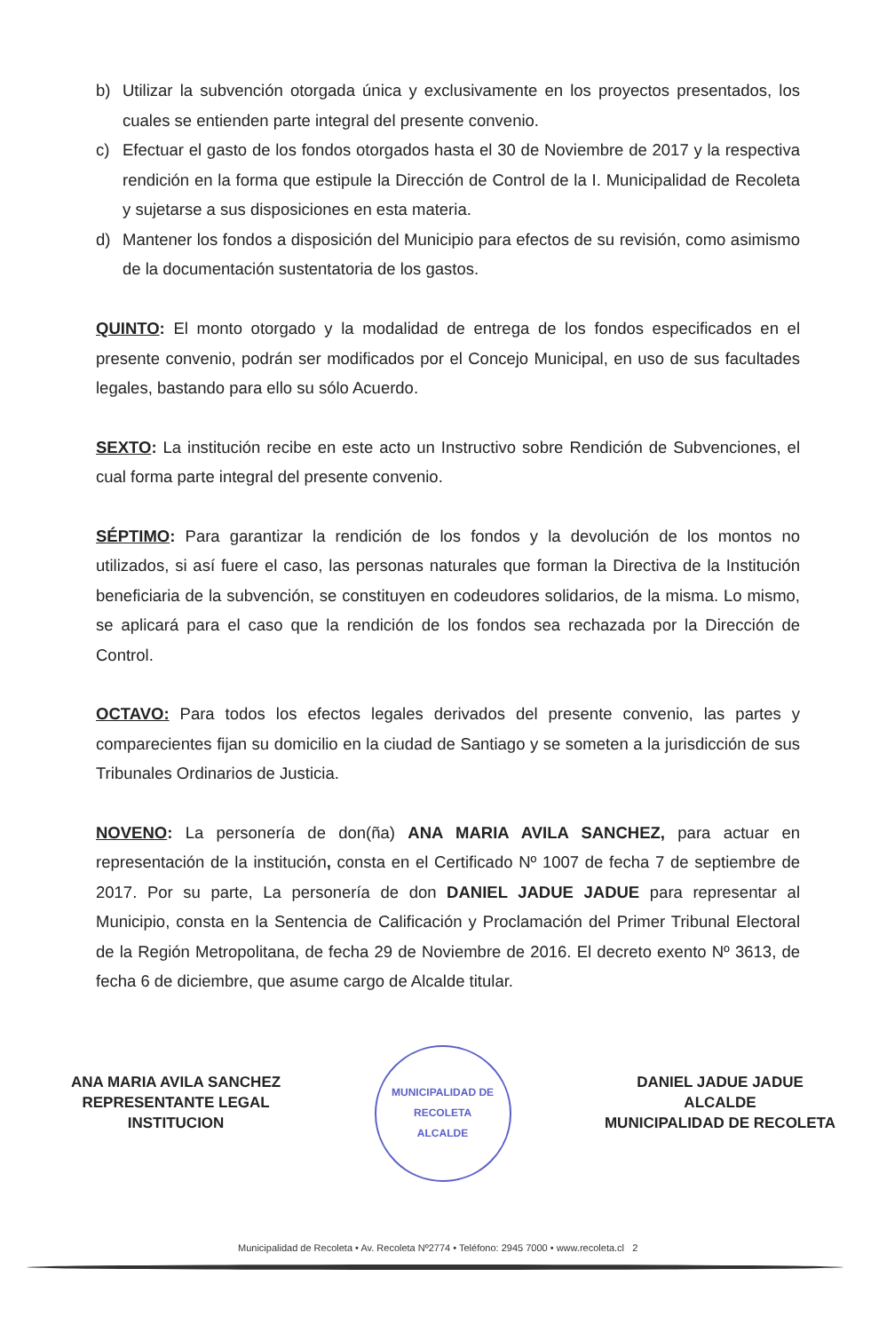b) Utilizar la subvención otorgada única y exclusivamente en los proyectos presentados, los cuales se entienden parte integral del presente convenio.
c) Efectuar el gasto de los fondos otorgados hasta el 30 de Noviembre de 2017 y la respectiva rendición en la forma que estipule la Dirección de Control de la I. Municipalidad de Recoleta y sujetarse a sus disposiciones en esta materia.
d) Mantener los fondos a disposición del Municipio para efectos de su revisión, como asimismo de la documentación sustentatoria de los gastos.
QUINTO: El monto otorgado y la modalidad de entrega de los fondos especificados en el presente convenio, podrán ser modificados por el Concejo Municipal, en uso de sus facultades legales, bastando para ello su sólo Acuerdo.
SEXTO: La institución recibe en este acto un Instructivo sobre Rendición de Subvenciones, el cual forma parte integral del presente convenio.
SÉPTIMO: Para garantizar la rendición de los fondos y la devolución de los montos no utilizados, si así fuere el caso, las personas naturales que forman la Directiva de la Institución beneficiaria de la subvención, se constituyen en codeudores solidarios, de la misma. Lo mismo, se aplicará para el caso que la rendición de los fondos sea rechazada por la Dirección de Control.
OCTAVO: Para todos los efectos legales derivados del presente convenio, las partes y comparecientes fijan su domicilio en la ciudad de Santiago y se someten a la jurisdicción de sus Tribunales Ordinarios de Justicia.
NOVENO: La personería de don(ña) ANA MARIA AVILA SANCHEZ, para actuar en representación de la institución, consta en el Certificado Nº 1007 de fecha 7 de septiembre de 2017. Por su parte, La personería de don DANIEL JADUE JADUE para representar al Municipio, consta en la Sentencia de Calificación y Proclamación del Primer Tribunal Electoral de la Región Metropolitana, de fecha 29 de Noviembre de 2016. El decreto exento Nº 3613, de fecha 6 de diciembre, que asume cargo de Alcalde titular.
ANA MARIA AVILA SANCHEZ
REPRESENTANTE LEGAL
INSTITUCION
MUNICIPALIDAD DE RECOLETA
ALCALDE
DANIEL JADUE JADUE
ALCALDE
MUNICIPALIDAD DE RECOLETA
Municipalidad de Recoleta • Av. Recoleta Nº2774 • Teléfono: 2945 7000 • www.recoleta.cl 2